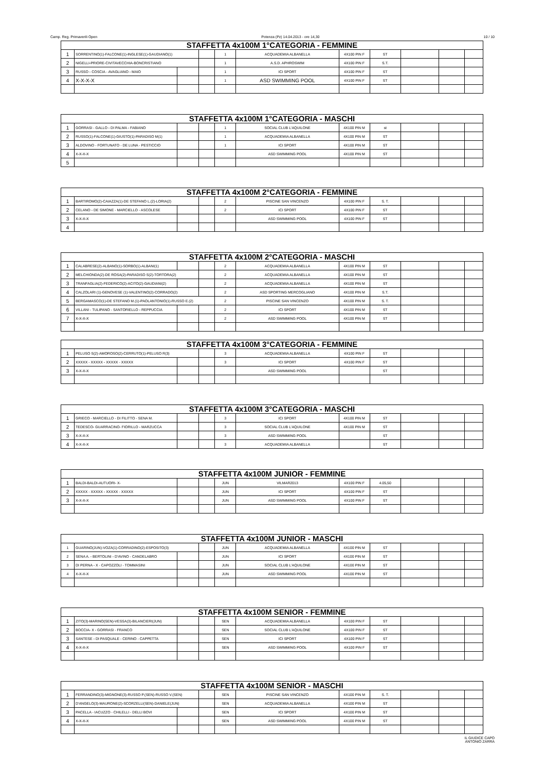Camp. Reg. Primaverili Open Potenza (Pz) 14.04.2013 - ore 14,30 10 / 10
| STAFFETTA 4x100M 1°CATEGORIA - FEMMINE | | | | | | | | | | |
| --- | --- | --- | --- | --- | --- | --- | --- | --- | --- | --- |
| 1 | SORRENTINO(1)-FALCONE(1)-INGLESE(1)-GAUDIANO(1) | | | 1 | ACQUADEMIA ALBANELLA | 4X100 PIN F | ST | | | |
| 2 | NIGELLI-PRIORE-CIVITAVECCHIA-BONCRISTIANO | | | 1 | A.S.D. APHROSWIM | 4X100 PIN F | S.T. | | | |
| 3 | RUSSO - COSCIA - AVAGLIANO - MAIO | | | 1 | ICI SPORT | 4X100 PIN F | ST | | | |
| 4 | X-X-X-X | | | 1 | ASD SWIMMING POOL | 4X100 PIN F | ST | | | |
| STAFFETTA 4x100M 1°CATEGORIA - MASCHI | | | | | | | | | | |
| --- | --- | --- | --- | --- | --- | --- | --- | --- | --- | --- |
| 1 | GORRASI - GALLO - DI PALMA - FABIANO | | | 1 | SOCIAL CLUB L'AQUILONE | 4X100 PIN M | st | | | |
| 2 | RUSSO(1)-FALCONE(1)-GIUSTO(1)-PARADISO M(1) | | | 1 | ACQUADEMIA ALBANELLA | 4X100 PIN M | ST | | | |
| 3 | ALDOVINO - FORTUNATO - DE LUNA - PESTICCIO | | | 1 | ICI SPORT | 4X100 PIN M | ST | | | |
| 4 | X-X-X-X | | | | ASD SWIMMING POOL | 4X100 PIN M | ST | | | |
| 5 | | | | | | | | | | |
| STAFFETTA 4x100M 2°CATEGORIA - FEMMINE | | | | | | | | | | |
| --- | --- | --- | --- | --- | --- | --- | --- | --- | --- | --- |
| 1 | BARTIROMO(2)-CAIAZZA(1)-DE STEFANO L.(2)-LORIA(2) | | | 2 | PISCINE SAN VINCENZO | 4X100 PIN F | S. T. | | | |
| 2 | CELANO - DE SIMONE - MARCIELLO - ASCOLESE | | | 2 | ICI SPORT | 4X100 PIN F | ST | | | |
| 3 | X-X-X-X | | | | ASD SWIMMING POOL | 4X100 PIN F | ST | | | |
| 4 | | | | | | | | | | |
| STAFFETTA 4x100M 2°CATEGORIA - MASCHI | | | | | | | | | | |
| --- | --- | --- | --- | --- | --- | --- | --- | --- | --- | --- |
| 1 | CALABRESE(2)-ALBANO(1)-SORBO(1)-ALBANI(1) | | | 2 | ACQUADEMIA ALBANELLA | 4X100 PIN M | ST | | | |
| 2 | MELCHIONDA(2)-DE ROSA(2)-PARADISO S(2)-TORTORA(2) | | | 2 | ACQUADEMIA ALBANELLA | 4X100 PIN M | ST | | | |
| 3 | TRANFAGLIA(2)-FEDERICO(2)-ACITO(2)-GAUDIANI(2) | | | 2 | ACQUADEMIA ALBANELLA | 4X100 PIN M | ST | | | |
| 4 | CALZOLARI (1)-GENOVESE (1)-VALENTINO(2)-CORRADO(2) | | | 2 | ASD SPORTING MERCOGLIANO | 4X100 PIN M | S.T. | | | |
| 5 | BERGAMASCO(1)-DE STEFANO M.(1)-PAOLANTONIO(1)-RUSSO E.(2) | | | 2 | PISCINE SAN VINCENZO | 4X100 PIN M | S. T. | | | |
| 6 | VILLANI - TULIPANO - SANTORIELLO - REPPUCCIA | | | 2 | ICI SPORT | 4X100 PIN M | ST | | | |
| 7 | X-X-X-X | | | 2 | ASD SWIMMING POOL | 4X100 PIN M | ST | | | |
| STAFFETTA 4x100M 3°CATEGORIA - FEMMINE | | | | | | | | | | |
| --- | --- | --- | --- | --- | --- | --- | --- | --- | --- | --- |
| 1 | PELUSO S(2)-AMOROSO(2)-CERRUTO(1)-PELUSO R(3) | | | 3 | ACQUADEMIA ALBANELLA | 4X100 PIN F | ST | | | |
| 2 | XXXXX - XXXXX - XXXXX - XXXXX | | | 3 | ICI SPORT | 4X100 PIN F | ST | | | |
| 3 | X-X-X-X | | | | ASD SWIMMING POOL | | ST | | | |
| STAFFETTA 4x100M 3°CATEGORIA - MASCHI | | | | | | | | | | |
| --- | --- | --- | --- | --- | --- | --- | --- | --- | --- | --- |
| 1 | GRIECO - MARCIELLO - DI FILITTO - SENA M. | | | 3 | ICI SPORT | 4X100 PIN M | ST | | | |
| 2 | TEDESCO- GUARRACINO- FIORILLO - MARZUCCA | | | 3 | SOCIAL CLUB L'AQUILONE | 4X100 PIN M | ST | | | |
| 3 | X-X-X-X | | | 3 | ASD SWIMMING POOL | | ST | | | |
| 4 | X-X-X-X | | | 3 | ACQUADEMIA ALBANELLA | | ST | | | |
| STAFFETTA 4x100M JUNIOR - FEMMINE | | | | | | | | | | |
| --- | --- | --- | --- | --- | --- | --- | --- | --- | --- | --- |
| 1 | BALDI-BALDI-AUTUORI- X- | | | JUN | VILMAR2013 | 4X100 PIN F | 4.05,50 | | | |
| 2 | XXXXX - XXXXX - XXXXX - XXXXX | | | JUN | ICI SPORT | 4X100 PIN F | ST | | | |
| 3 | X-X-X-X | | | JUN | ASD SWIMMING POOL | 4X100 PIN F | ST | | | |
| STAFFETTA 4x100M JUNIOR - MASCHI | | | | | | | | | | |
| --- | --- | --- | --- | --- | --- | --- | --- | --- | --- | --- |
| 1 | GUARINO(JUN)-VOZA(1)-CORRADINO(2)-ESPOSITO(3) | | | JUN | ACQUADEMIA ALBANELLA | 4X100 PIN M | ST | | | |
| 2 | SENA A. - BERTOLINI - D'AVINO - CANDELABRO | | | JUN | ICI SPORT | 4X100 PIN M | ST | | | |
| 3 | DI PERNA - X - CAPOZZOLI - TOMMASINI | | | JUN | SOCIAL CLUB L'AQUILONE | 4X100 PIN M | ST | | | |
| 4 | X-X-X-X | | | JUN | ASD SWIMMING POOL | 4X100 PIN M | ST | | | |
| STAFFETTA 4x100M SENIOR - FEMMINE | | | | | | | | | | |
| --- | --- | --- | --- | --- | --- | --- | --- | --- | --- | --- |
| 1 | ZITO(3)-MARINO(SEN)-VESSA(3)-BILANCIERI(JUN) | | | SEN | ACQUADEMIA ALBANELLA | 4X100 PIN F | ST | | | |
| 2 | BOCCIA- X - GORRASI - FRANCO | | | SEN | SOCIAL CLUB L'AQUILONE | 4X100 PIN F | ST | | | |
| 3 | SANTESE - DI PASQUALE - CERINO - CAPPETTA | | | SEN | ICI SPORT | 4X100 PIN F | ST | | | |
| 4 | X-X-X-X | | | SEN | ASD SWIMMING POOL | 4X100 PIN F | ST | | | |
| STAFFETTA 4x100M SENIOR - MASCHI | | | | | | | | | | |
| --- | --- | --- | --- | --- | --- | --- | --- | --- | --- | --- |
| 1 | FERRANDINO(3)-MIGNONE(3)-RUSSO P.(SEN)-RUSSO V.(SEN) | | | SEN | PISCINE SAN VINCENZO | 4X100 PIN M | S. T. | | | |
| 2 | D'ANGELO(3)-MAURONE(2)-SCORZELLI(SEN)-DANIELE(JUN) | | | SEN | ACQUADEMIA ALBANELLA | 4X100 PIN M | ST | | | |
| 3 | PACELLA - IACUZZO - CHILELLI - DELLI BOVI | | | SEN | ICI SPORT | 4X100 PIN M | ST | | | |
| 4 | X-X-X-X | | | SEN | ASD SWIMMING POOL | 4X100 PIN M | ST | | | |
IL GIUDICE CAPO
ANTONIO ZARRA